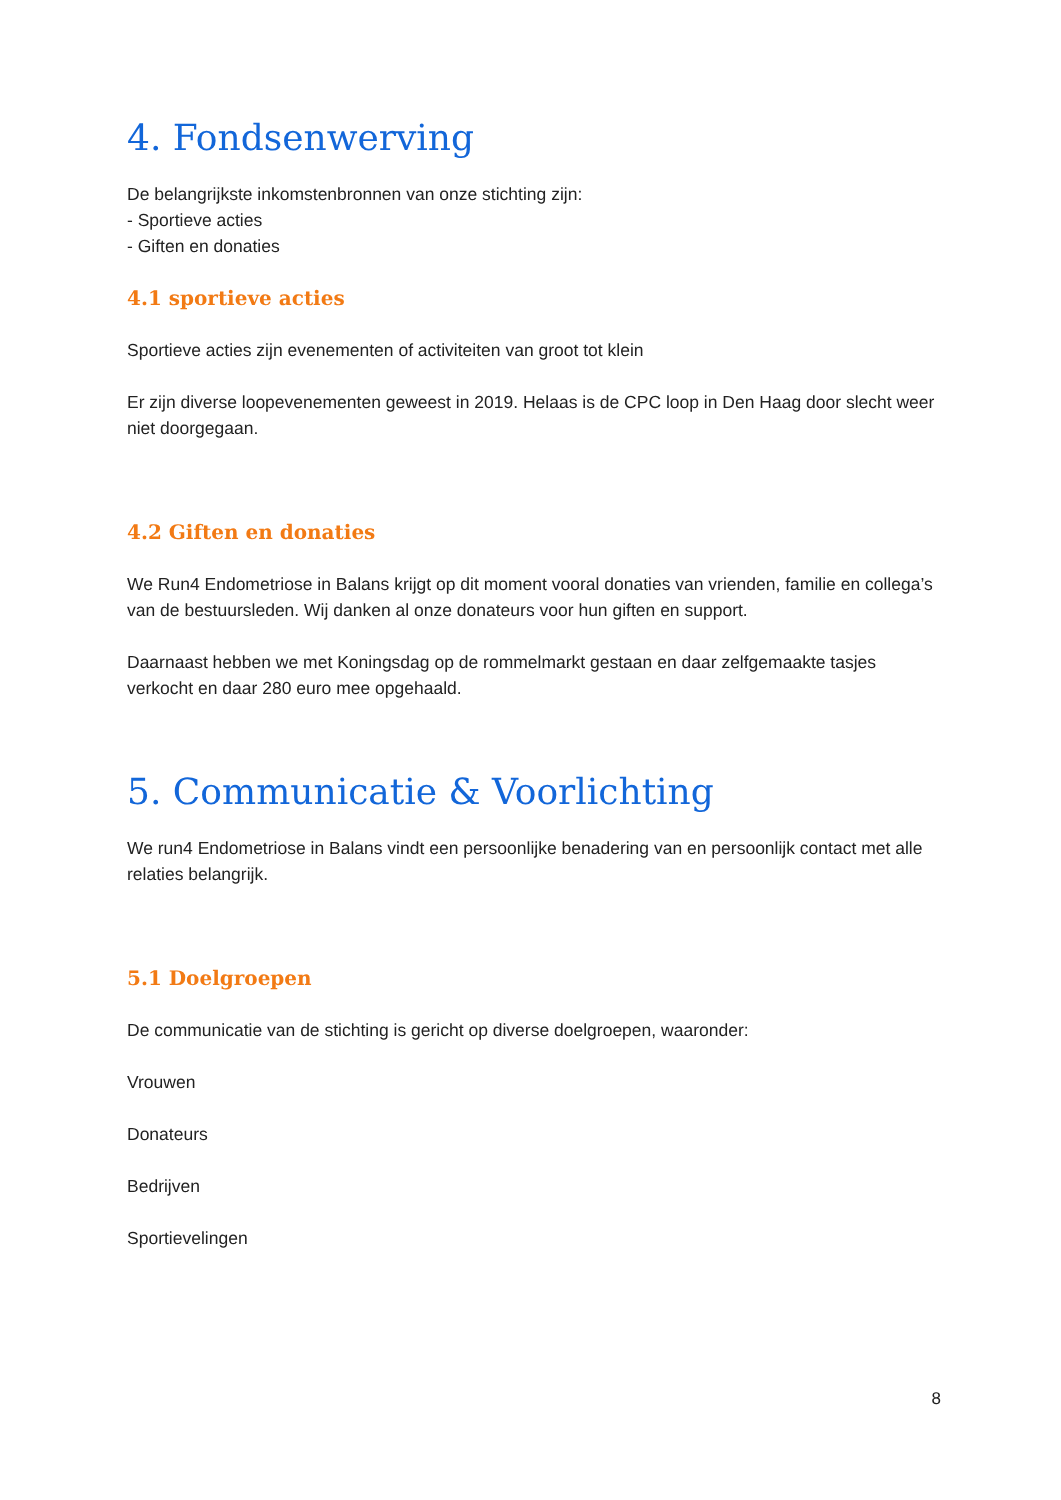4. Fondsenwerving
De belangrijkste inkomstenbronnen van onze stichting zijn:
- Sportieve acties
- Giften en donaties
4.1 sportieve acties
Sportieve acties zijn evenementen of activiteiten van groot tot klein
Er zijn diverse loopevenementen geweest in 2019. Helaas is de CPC loop in Den Haag door slecht weer niet doorgegaan.
4.2 Giften en donaties
We Run4 Endometriose in Balans krijgt op dit moment vooral donaties van vrienden, familie en collega’s van de bestuursleden. Wij danken al onze donateurs voor hun giften en support.
Daarnaast hebben we met Koningsdag op de rommelmarkt gestaan en daar zelfgemaakte tasjes verkocht en daar 280 euro mee opgehaald.
5. Communicatie & Voorlichting
We run4 Endometriose in Balans vindt een persoonlijke benadering van en persoonlijk contact met alle relaties belangrijk.
5.1 Doelgroepen
De communicatie van de stichting is gericht op diverse doelgroepen, waaronder:
Vrouwen
Donateurs
Bedrijven
Sportievelingen
8